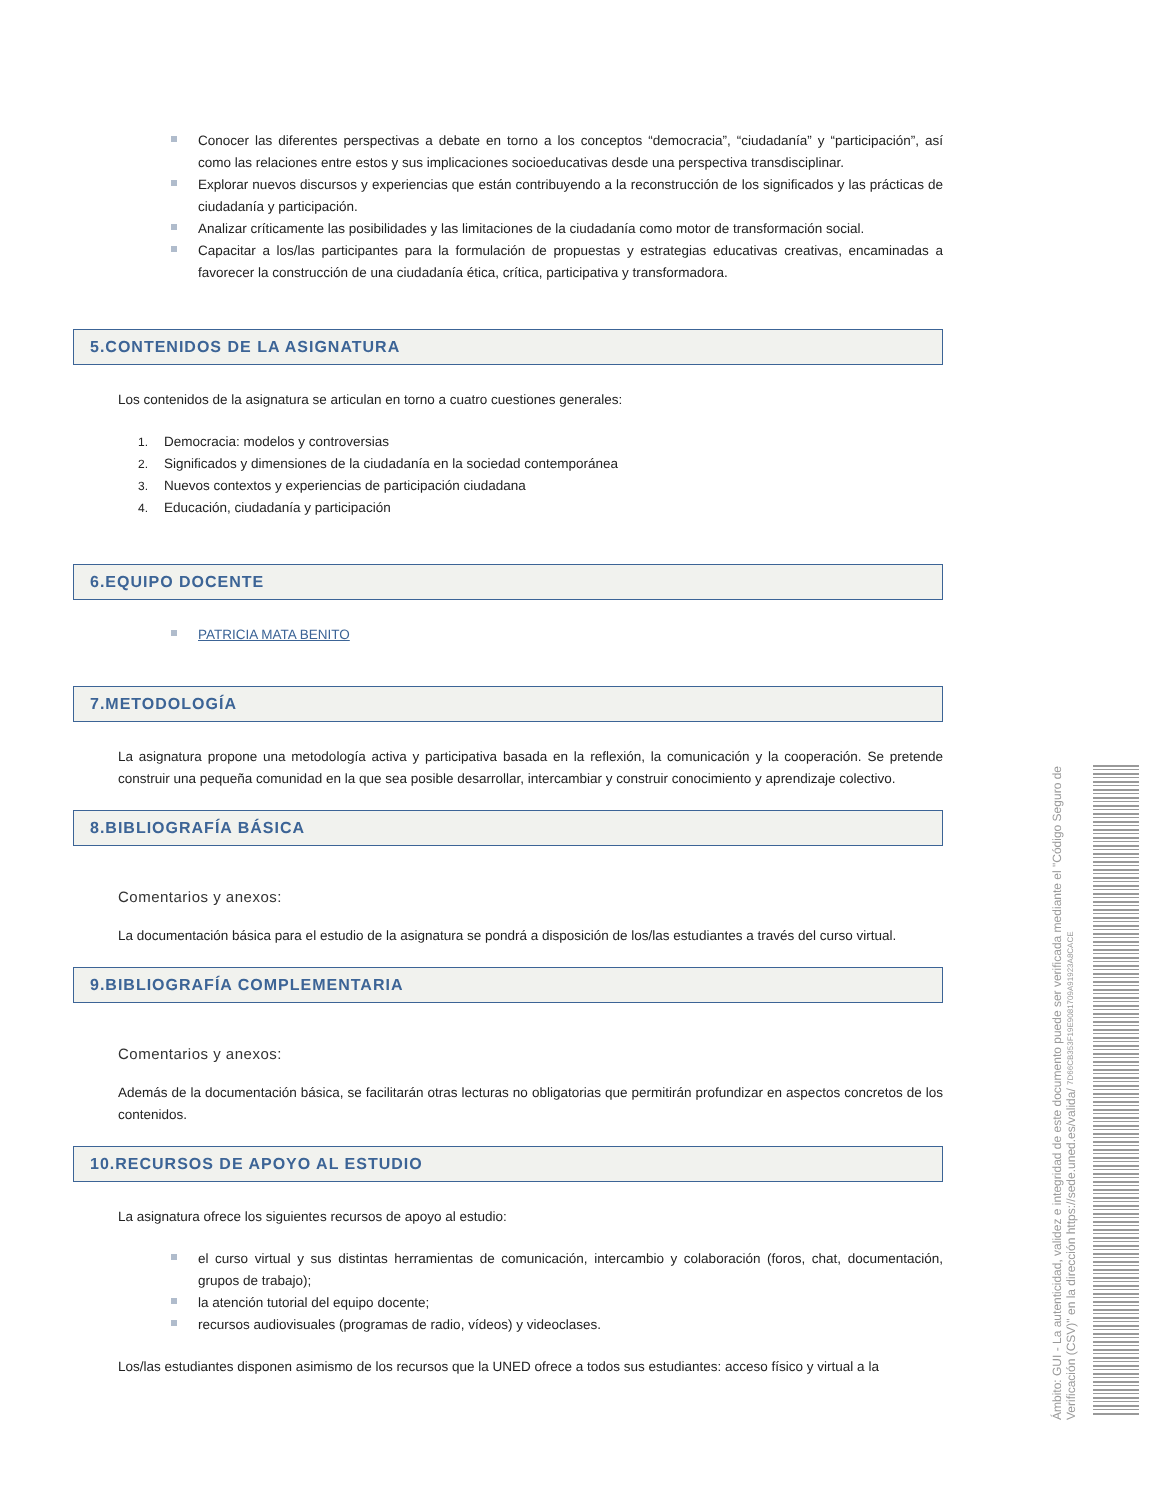Conocer las diferentes perspectivas a debate en torno a los conceptos “democracia”, “ciudadanía” y “participación”, así como las relaciones entre estos y sus implicaciones socioeducativas desde una perspectiva transdisciplinar.
Explorar nuevos discursos y experiencias que están contribuyendo a la reconstrucción de los significados y las prácticas de ciudadanía y participación.
Analizar críticamente las posibilidades y las limitaciones de la ciudadanía como motor de transformación social.
Capacitar a los/las participantes para la formulación de propuestas y estrategias educativas creativas, encaminadas a favorecer la construcción de una ciudadanía ética, crítica, participativa y transformadora.
5.CONTENIDOS DE LA ASIGNATURA
Los contenidos de la asignatura se articulan en torno a cuatro cuestiones generales:
1. Democracia: modelos y controversias
2. Significados y dimensiones de la ciudadanía en la sociedad contemporánea
3. Nuevos contextos y experiencias de participación ciudadana
4. Educación, ciudadanía y participación
6.EQUIPO DOCENTE
PATRICIA MATA BENITO
7.METODOLOGÍA
La asignatura propone una metodología activa y participativa basada en la reflexión, la comunicación y la cooperación. Se pretende construir una pequeña comunidad en la que sea posible desarrollar, intercambiar y construir conocimiento y aprendizaje colectivo.
8.BIBLIOGRAFÍA BÁSICA
Comentarios y anexos:
La documentación básica para el estudio de la asignatura se pondrá a disposición de los/las estudiantes a través del curso virtual.
9.BIBLIOGRAFÍA COMPLEMENTARIA
Comentarios y anexos:
Además de la documentación básica, se facilitarán otras lecturas no obligatorias que permitirán profundizar en aspectos concretos de los contenidos.
10.RECURSOS DE APOYO AL ESTUDIO
La asignatura ofrece los siguientes recursos de apoyo al estudio:
el curso virtual y sus distintas herramientas de comunicación, intercambio y colaboración (foros, chat, documentación, grupos de trabajo);
la atención tutorial del equipo docente;
recursos audiovisuales (programas de radio, vídeos) y videoclases.
Los/las estudiantes disponen asimismo de los recursos que la UNED ofrece a todos sus estudiantes: acceso físico y virtual a la
Ámbito: GUI - La autenticidad, validez e integridad de este documento puede ser verificada mediante el "Código Seguro de Verificación (CSV)" en la dirección https://sede.uned.es/valida/ 7D66CB353F19E9081709A91923A8CACE